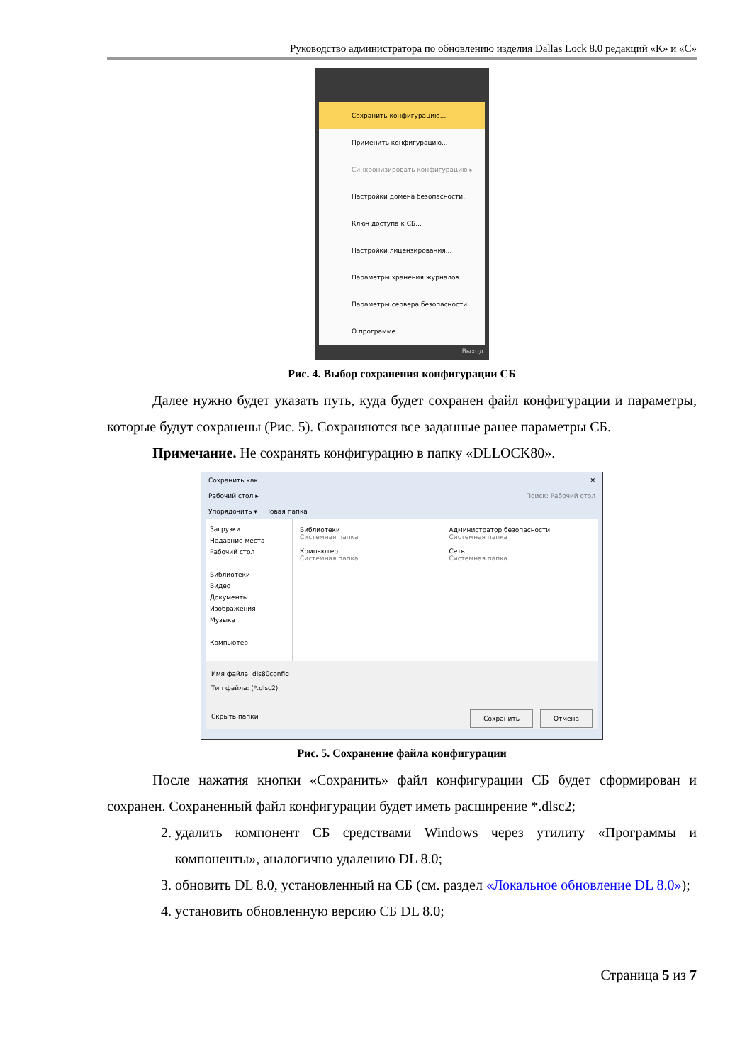Руководство администратора по обновлению изделия Dallas Lock 8.0 редакций «К» и «С»
Сохранить конфигурацию...
Применить конфигурацию...
Синхронизировать конфигурацию ▸
Настройки домена безопасности...
Ключ доступа к СБ...
Настройки лицензирования...
Параметры хранения журналов...
Параметры сервера безопасности...
О программе...
Выход
Рис. 4. Выбор сохранения конфигурации СБ
Далее нужно будет указать путь, куда будет сохранен файл конфигурации и параметры, которые будут сохранены (Рис. 5). Сохраняются все заданные ранее параметры СБ.
Примечание. Не сохранять конфигурацию в папку «DLLOCK80».
Сохранить как ✕
Рабочий стол ▸ Поиск: Рабочий стол
Упорядочить ▾ Новая папка
Загрузки
Недавние места
Рабочий стол
Библиотеки
Видео
Документы
Изображения
Музыка
Компьютер
Библиотеки
Системная папка
Администратор безопасности
Системная папка
Компьютер
Системная папка
Сеть
Системная папка
Имя файла: dls80config
Тип файла: (*.dlsc2)
Скрыть папки Сохранить Отмена
Рис. 5. Сохранение файла конфигурации
После нажатия кнопки «Сохранить» файл конфигурации СБ будет сформирован и сохранен. Сохраненный файл конфигурации будет иметь расширение *.dlsc2;
2. удалить компонент СБ средствами Windows через утилиту «Программы и компоненты», аналогично удалению DL 8.0;
3. обновить DL 8.0, установленный на СБ (см. раздел «Локальное обновление DL 8.0»);
4. установить обновленную версию СБ DL 8.0;
Страница 5 из 7